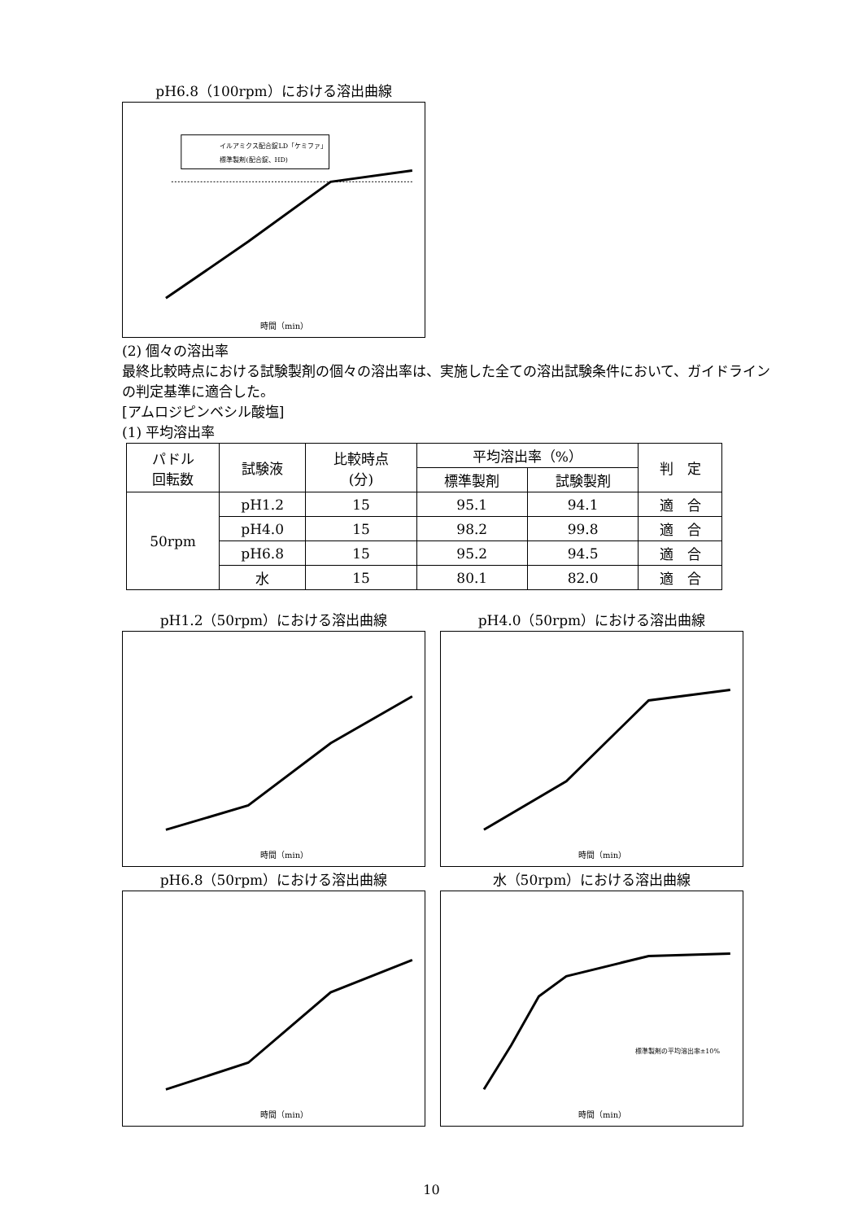pH6.8（100rpm）における溶出曲線
時間（min）
イルアミクス配合錠LD「ケミファ」
標準製剤(配合錠、HD)
(2) 個々の溶出率
最終比較時点における試験製剤の個々の溶出率は、実施した全ての溶出試験条件において、ガイドラインの判定基準に適合した。
[アムロジピンベシル酸塩]
(1) 平均溶出率
| パドル 回転数 | 試験液 | 比較時点 (分) | 平均溶出率（%） | | 判 定 |
| --- | --- | --- | --- | --- | --- |
| | | | 標準製剤 | 試験製剤 | |
| 50rpm | pH1.2 | 15 | 95.1 | 94.1 | 適 合 |
| | pH4.0 | 15 | 98.2 | 99.8 | 適 合 |
| | pH6.8 | 15 | 95.2 | 94.5 | 適 合 |
| | 水 | 15 | 80.1 | 82.0 | 適 合 |
pH1.2（50rpm）における溶出曲線
時間（min）
pH4.0（50rpm）における溶出曲線
時間（min）
pH6.8（50rpm）における溶出曲線
時間（min）
水（50rpm）における溶出曲線
標準製剤の平均溶出率±10%
時間（min）
10